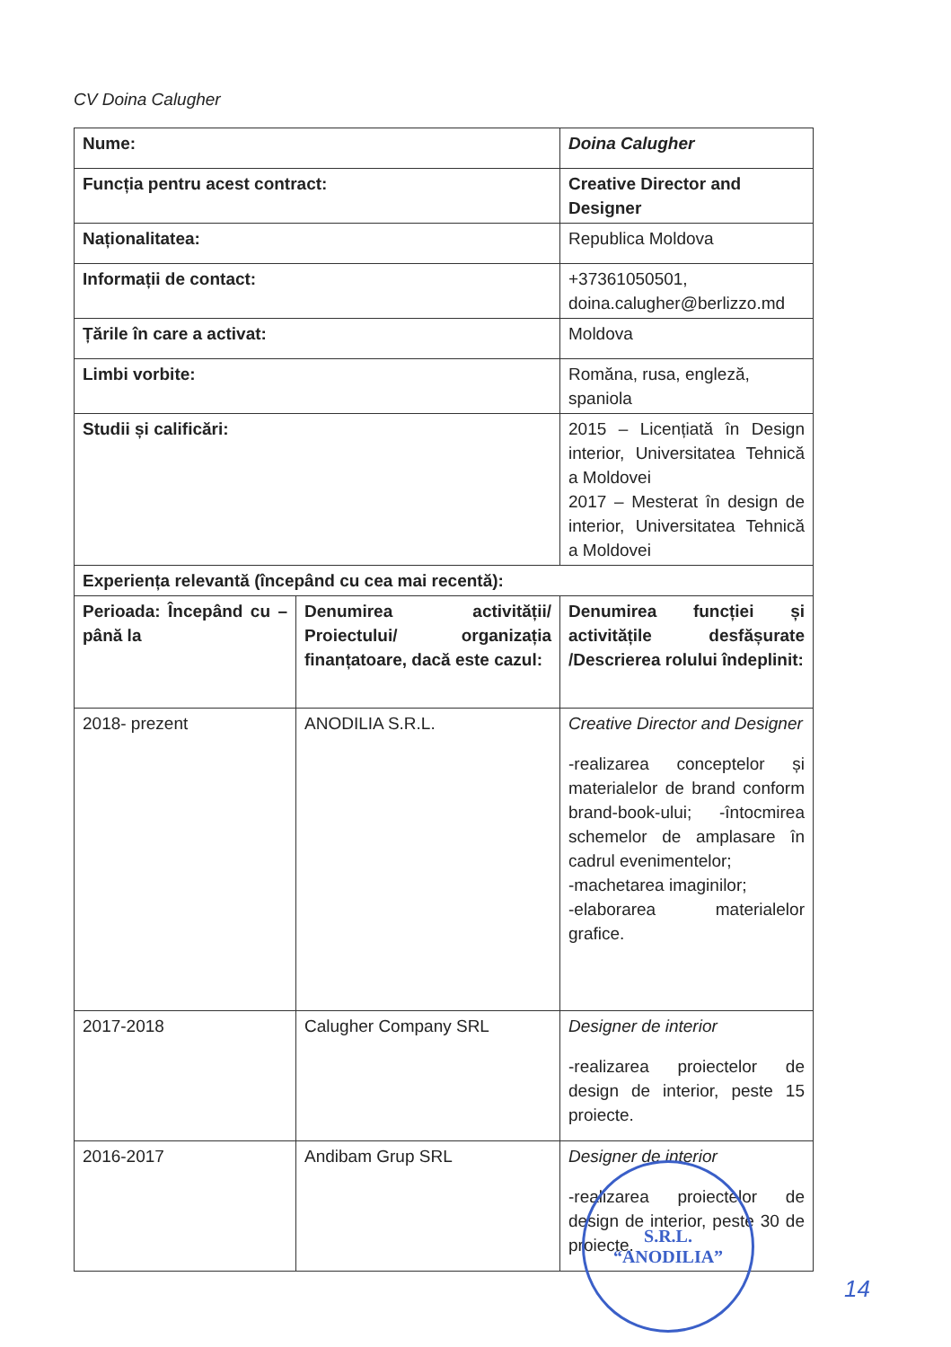CV Doina Calugher
| Nume: | | Doina Calugher |
| Funcția pentru acest contract: | | Creative Director and Designer |
| Naționalitatea: | | Republica Moldova |
| Informații de contact: | | +37361050501, doina.calugher@berlizzo.md |
| Țările în care a activat: | | Moldova |
| Limbi vorbite: | | Romăna, rusa, engleză, spaniola |
| Studii și calificări: | | 2015 – Licențiată în Design interior, Universitatea Tehnică a Moldovei 2017 – Mesterat în design de interior, Universitatea Tehnică a Moldovei |
| Experiența relevantă (începând cu cea mai recentă): | | |
| Perioada: Începând cu – până la | Denumirea activității/ Proiectului/ organizația finanțatoare, dacă este cazul: | Denumirea funcției și activitățile desfășurate /Descrierea rolului îndeplinit: |
| 2018- prezent | ANODILIA S.R.L. | Creative Director and Designer -realizarea conceptelor și materialelor de brand conform brand-book-ului; -întocmirea schemelor de amplasare în cadrul evenimentelor; -machetarea imaginilor; -elaborarea materialelor grafice. |
| 2017-2018 | Calugher Company SRL | Designer de interior -realizarea proiectelor de design de interior, peste 15 proiecte. |
| 2016-2017 | Andibam Grup SRL | Designer de interior -realizarea proiectelor de design de interior, peste 30 de proiecte. |
S.R.L.
“ANODILIA”
14